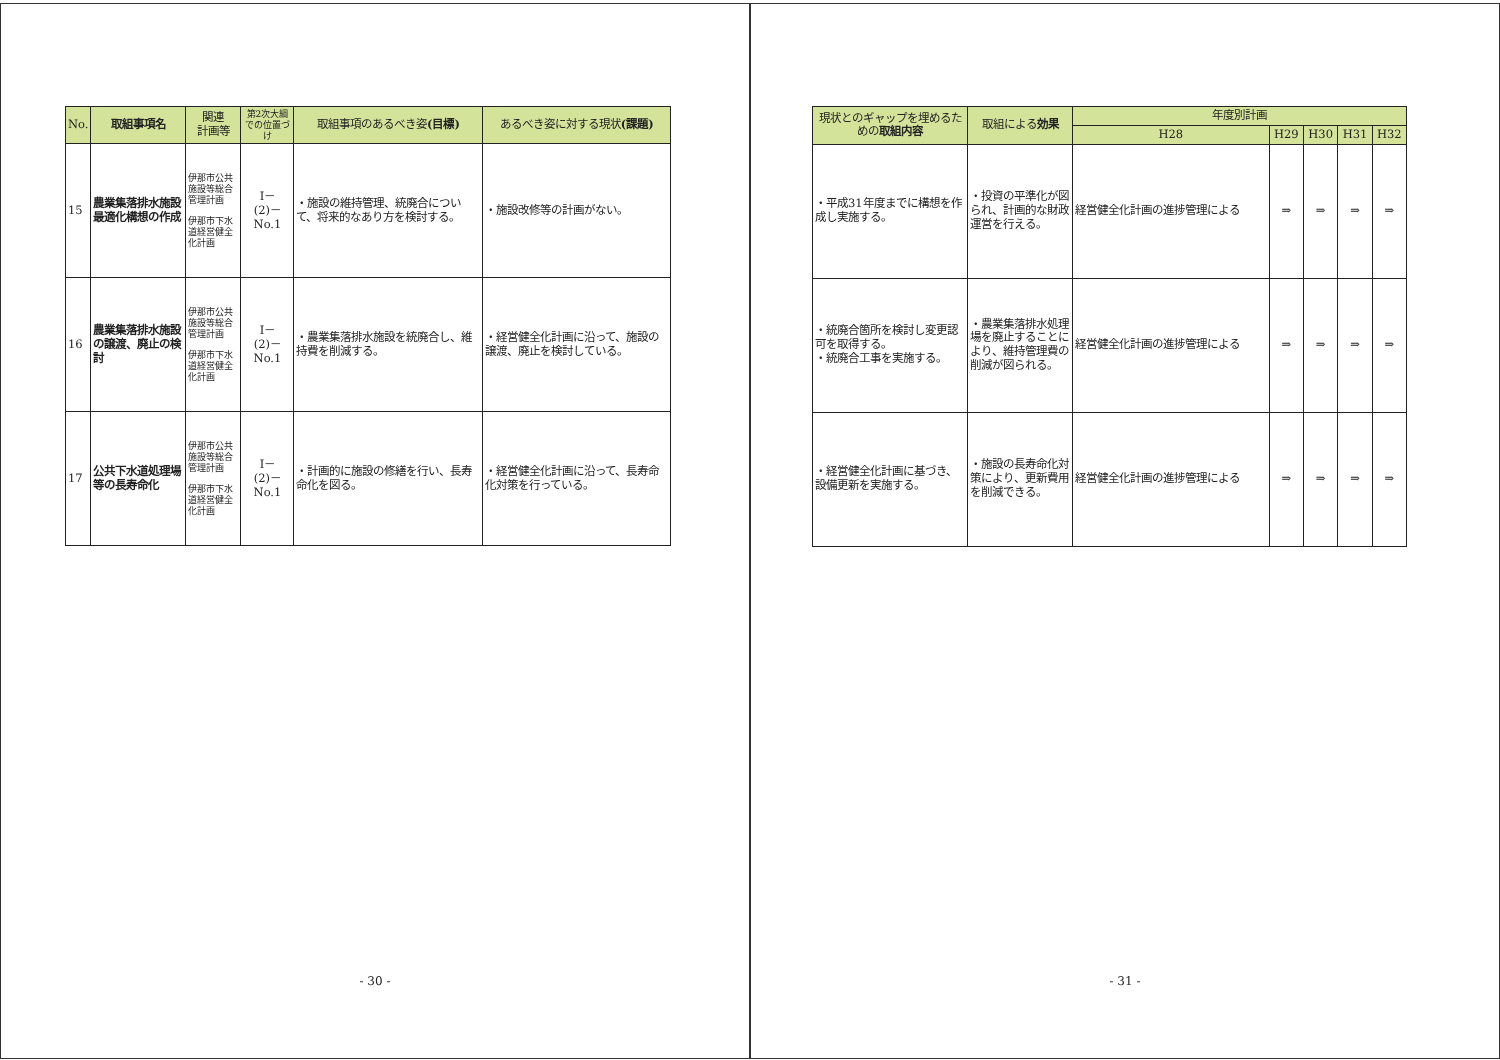| No. | 取組事項名 | 関連 計画等 | 第2次大綱での位置づけ | 取組事項のあるべき姿 (目標) | あるべき姿に対する現状 (課題) |
| --- | --- | --- | --- | --- | --- |
| 15 | 農業集落排水施設最適化構想の作成 | 伊那市公共施設等総合管理計画 伊那市下水道経営健全化計画 | Ⅰ－ (2)－ No.1 | ・施設の維持管理、統廃合について、将来的なあり方を検討する。 | ・施設改修等の計画がない。 |
| 16 | 農業集落排水施設の譲渡、廃止の検討 | 伊那市公共施設等総合管理計画 伊那市下水道経営健全化計画 | Ⅰ－ (2)－ No.1 | ・農業集落排水施設を統廃合し、維持費を削減する。 | ・経営健全化計画に沿って、施設の譲渡、廃止を検討している。 |
| 17 | 公共下水道処理場等の長寿命化 | 伊那市公共施設等総合管理計画 伊那市下水道経営健全化計画 | Ⅰ－ (2)－ No.1 | ・計画的に施設の修繕を行い、長寿命化を図る。 | ・経営健全化計画に沿って、長寿命化対策を行っている。 |
- 30 -
| 現状とのギャップを埋めるための 取組内容 | 取組による 効果 | 年度別計画 | | | | |
| --- | --- | --- | --- | --- | --- | --- |
| | | H28 | H29 | H30 | H31 | H32 |
| ・平成31年度までに構想を作成し実施する。 | ・投資の平準化が図られ、計画的な財政運営を行える。 | 経営健全化計画の進捗管理による | ⇒ | ⇒ | ⇒ | ⇒ |
| ・統廃合箇所を検討し変更認可を取得する。 ・統廃合工事を実施する。 | ・農業集落排水処理場を廃止することにより、維持管理費の削減が図られる。 | 経営健全化計画の進捗管理による | ⇒ | ⇒ | ⇒ | ⇒ |
| ・経営健全化計画に基づき、設備更新を実施する。 | ・施設の長寿命化対策により、更新費用を削減できる。 | 経営健全化計画の進捗管理による | ⇒ | ⇒ | ⇒ | ⇒ |
- 31 -